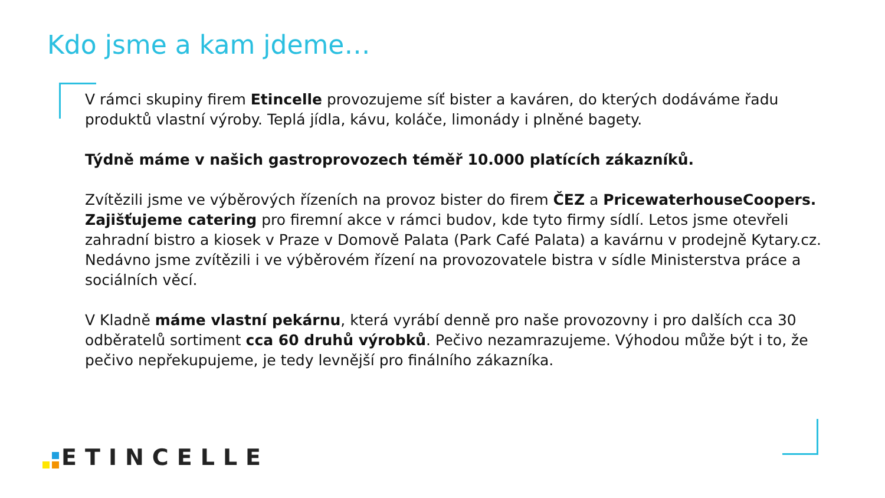Kdo jsme a kam jdeme…
V rámci skupiny firem Etincelle provozujeme síť bister a kaváren, do kterých dodáváme řadu produktů vlastní výroby. Teplá jídla, kávu, koláče, limonády i plněné bagety.
Týdně máme v našich gastroprovozech téměř 10.000 platících zákazníků.
Zvítězili jsme ve výběrových řízeních na provoz bister do firem ČEZ a PricewaterhouseCoopers. Zajišťujeme catering pro firemní akce v rámci budov, kde tyto firmy sídlí. Letos jsme otevřeli zahradní bistro a kiosek v Praze v Domově Palata (Park Café Palata) a kavárnu v prodejně Kytary.cz. Nedávno jsme zvítězili i ve výběrovém řízení na provozovatele bistra v sídle Ministerstva práce a sociálních věcí.
V Kladně máme vlastní pekárnu, která vyrábí denně pro naše provozovny i pro dalších cca 30 odběratelů sortiment cca 60 druhů výrobků. Pečivo nezamrazujeme. Výhodou může být i to, že pečivo nepřekupujeme, je tedy levnější pro finálního zákazníka.
ETINCELLE